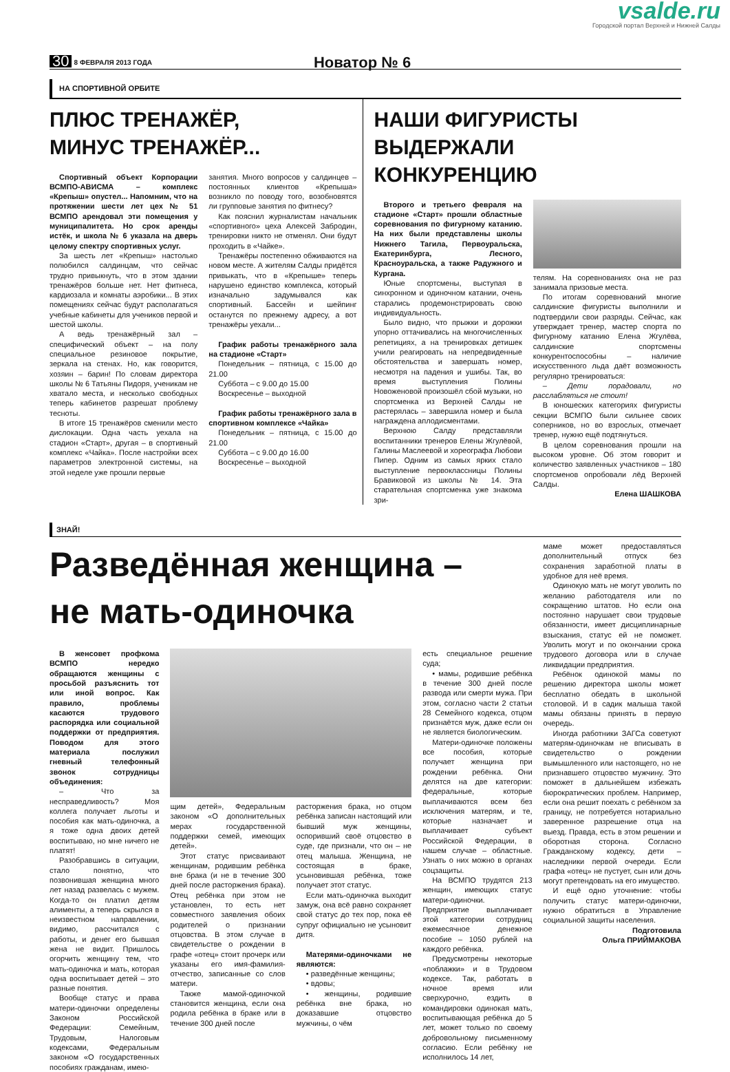vsalde.ru
Городской портал Верхней и Нижней Салды
30 8 ФЕВРАЛЯ 2013 ГОДА Новатор № 6
НА СПОРТИВНОЙ ОРБИТЕ
ПЛЮС ТРЕНАЖЁР,
МИНУС ТРЕНАЖЁР...
Спортивный объект Корпорации ВСМПО-АВИСМА – комплекс «Крепыш» опустел... Напомним, что на протяжении шести лет цех № 51 ВСМПО арендовал эти помещения у муниципалитета. Но срок аренды истёк, и школа № 6 указала на дверь целому спектру спортивных услуг.
За шесть лет «Крепыш» настолько полюбился салдинцам, что сейчас трудно привыкнуть, что в этом здании тренажёров больше нет. Нет фитнеса, кардиозала и комнаты аэробики... В этих помещениях сейчас будут располагаться учебные кабинеты для учеников первой и шестой школы.
А ведь тренажёрный зал – специфический объект – на полу специальное резиновое покрытие, зеркала на стенах. Но, как говорится, хозяин – барин! По словам директора школы № 6 Татьяны Пидоря, ученикам не хватало места, и несколько свободных теперь кабинетов разрешат проблему тесноты.
В итоге 15 тренажёров сменили место дислокации. Одна часть уехала на стадион «Старт», другая – в спортивный комплекс «Чайка». После настройки всех параметров электронной системы, на этой неделе уже прошли первые
занятия. Много вопросов у салдинцев – постоянных клиентов «Крепыша» возникло по поводу того, возобновятся ли групповые занятия по фитнесу?
Как пояснил журналистам начальник «спортивного» цеха Алексей Забродин, тренировки никто не отменял. Они будут проходить в «Чайке».
Тренажёры постепенно обживаются на новом месте. А жителям Салды придётся привыкать, что в «Крепыше» теперь нарушено единство комплекса, который изначально задумывался как спортивный. Бассейн и шейпинг останутся по прежнему адресу, а вот тренажёры уехали...
График работы тренажёрного зала на стадионе «Старт»
Понедельник – пятница, с 15.00 до 21.00
Суббота – с 9.00 до 15.00
Воскресенье – выходной
График работы тренажёрного зала в спортивном комплексе «Чайка»
Понедельник – пятница, с 15.00 до 21.00
Суббота – с 9.00 до 16.00
Воскресенье – выходной
НАШИ ФИГУРИСТЫ
ВЫДЕРЖАЛИ КОНКУРЕНЦИЮ
Второго и третьего февраля на стадионе «Старт» прошли областные соревнования по фигурному катанию. На них были представлены школы Нижнего Тагила, Первоуральска, Екатеринбурга, Лесного, Красноуральска, а также Радужного и Кургана.
Юные спортсмены, выступая в синхронном и одиночном катании, очень старались продемонстрировать свою индивидуальность.
Было видно, что прыжки и дорожки упорно оттачивались на многочисленных репетициях, а на тренировках детишек учили реагировать на непредвиденные обстоятельства и завершать номер, несмотря на падения и ушибы. Так, во время выступления Полины Новоженовой произошёл сбой музыки, но спортсменка из Верхней Салды не растерялась – завершила номер и была награждена аплодисментами.
Верхнюю Салду представляли воспитанники тренеров Елены Жгулёвой, Галины Маслеевой и хореографа Любови Пипер. Одним из самых ярких стало выступление первоклассницы Полины Бравиковой из школы № 14. Эта старательная спортсменка уже знакома зри-
телям. На соревнованиях она не раз занимала призовые места.
По итогам соревнований многие салдинские фигуристы выполнили и подтвердили свои разряды. Сейчас, как утверждает тренер, мастер спорта по фигурному катанию Елена Жгулёва, салдинские спортсмены конкурентоспособны – наличие искусственного льда даёт возможность регулярно тренироваться:
– Дети порадовали, но расслабляться не стоит!
В юношеских категориях фигуристы секции ВСМПО были сильнее своих соперников, но во взрослых, отмечает тренер, нужно ещё подтянуться.
В целом соревнования прошли на высоком уровне. Об этом говорит и количество заявленных участников – 180 спортсменов опробовали лёд Верхней Салды.
Елена ШАШКОВА
ЗНАЙ!
Разведённая женщина –
не мать-одиночка
В женсовет профкома ВСМПО нередко обращаются женщины с просьбой разъяснить тот или иной вопрос. Как правило, проблемы касаются трудового распорядка или социальной поддержки от предприятия. Поводом для этого материала послужил гневный телефонный звонок сотрудницы объединения:
– Что за несправедливость? Моя коллега получает льготы и пособия как мать-одиночка, а я тоже одна двоих детей воспитываю, но мне ничего не платят!
Разобравшись в ситуации, стало понятно, что позвонившая женщина много лет назад развелась с мужем. Когда-то он платил детям алименты, а теперь скрылся в неизвестном направлении, видимо, рассчитался с работы, и денег его бывшая жена не видит. Пришлось огорчить женщину тем, что мать-одиночка и мать, которая одна воспитывает детей – это разные понятия.
Вообще статус и права матери-одиночки определены Законом Российской Федерации: Семейным, Трудовым, Налоговым кодексами, Федеральным законом «О государственных пособиях гражданам, имею-
щим детей», Федеральным законом «О дополнительных мерах государственной поддержки семей, имеющих детей».
Этот статус присваивают женщинам, родившим ребёнка вне брака (и не в течение 300 дней после расторжения брака). Отец ребёнка при этом не установлен, то есть нет совместного заявления обоих родителей о признании отцовства. В этом случае в свидетельстве о рождении в графе «отец» стоит прочерк или указаны его имя-фамилия-отчество, записанные со слов матери.
Также мамой-одиночкой становится женщина, если она родила ребёнка в браке или в течение 300 дней после
расторжения брака, но отцом ребёнка записан настоящий или бывший муж женщины, оспоривший своё отцовство в суде, где признали, что он – не отец малыша. Женщина, не состоящая в браке, усыновившая ребёнка, тоже получает этот статус.
Если мать-одиночка выходит замуж, она всё равно сохраняет свой статус до тех пор, пока её супруг официально не усыновит дитя.
Матерями-одиночками не являются:
• разведённые женщины;
• вдовы;
• женщины, родившие ребёнка вне брака, но доказавшие отцовство мужчины, о чём
есть специальное решение суда;
• мамы, родившие ребёнка в течение 300 дней после развода или смерти мужа. При этом, согласно части 2 статьи 28 Семейного кодекса, отцом признаётся муж, даже если он не является биологическим.
Матери-одиночке положены все пособия, которые получает женщина при рождении ребёнка. Они делятся на две категории: федеральные, которые выплачиваются всем без исключения матерям, и те, которые назначает и выплачивает субъект Российской Федерации, в нашем случае – областные. Узнать о них можно в органах соцзащиты.
На ВСМПО трудятся 213 женщин, имеющих статус матери-одиночки. Предприятие выплачивает этой категории сотрудниц ежемесячное денежное пособие – 1050 рублей на каждого ребёнка.
Предусмотрены некоторые «поблажки» и в Трудовом кодексе. Так, работать в ночное время или сверхурочно, ездить в командировки одинокая мать, воспитывающая ребёнка до 5 лет, может только по своему добровольному письменному согласию. Если ребёнку не исполнилось 14 лет,
маме может предоставляться дополнительный отпуск без сохранения заработной платы в удобное для неё время.
Одинокую мать не могут уволить по желанию работодателя или по сокращению штатов. Но если она постоянно нарушает свои трудовые обязанности, имеет дисциплинарные взыскания, статус ей не поможет. Уволить могут и по окончании срока трудового договора или в случае ликвидации предприятия.
Ребёнок одинокой мамы по решению директора школы может бесплатно обедать в школьной столовой. И в садик малыша такой мамы обязаны принять в первую очередь.
Иногда работники ЗАГСа советуют матерям-одиночкам не вписывать в свидетельство о рождении вымышленного или настоящего, но не признавшего отцовство мужчину. Это поможет в дальнейшем избежать бюрократических проблем. Например, если она решит поехать с ребёнком за границу, не потребуется нотариально заверенное разрешение отца на выезд. Правда, есть в этом решении и оборотная сторона. Согласно Гражданскому кодексу, дети – наследники первой очереди. Если графа «отец» не пустует, сын или дочь могут претендовать на его имущество.
И ещё одно уточнение: чтобы получить статус матери-одиночки, нужно обратиться в Управление социальной защиты населения.
Подготовила
Ольга ПРИЙМАКОВА